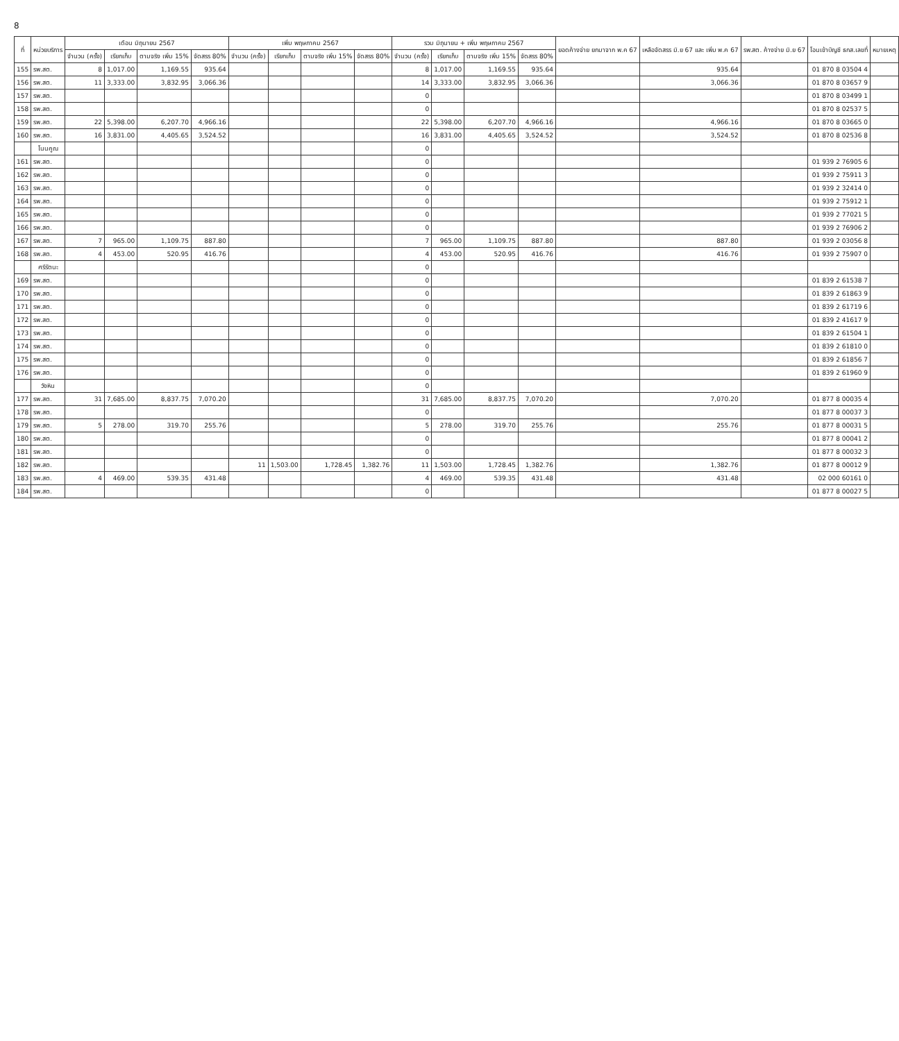8
| ที่ | หน่วยบริการ | เดือน มิถุนายน 2567 | | | | เพิ่ม พฤษภาคม 2567 | | | | รวม มิถุนายน + เพิ่ม พฤษภาคม 2567 | | | | ยอดค้างจ่าย ยกมาจาก พ.ค 67 | เหลือจัดสรร มิ.ย 67 และ เพิ่ม พ.ค 67 | รพ.สต. ค้างจ่าย มิ.ย 67 | โอนเข้าบัญชี ธกส.เลขที่ | หมายเหตุ |
| --- | --- | --- | --- | --- | --- | --- | --- | --- | --- | --- | --- | --- | --- | --- | --- | --- | --- | --- |
| | | จำนวน (ครั้ง) | เรียกเก็บ | ตามจริง เพิ่ม 15% | จัดสรร 80% | จำนวน (ครั้ง) | เรียกเก็บ | ตามจริง เพิ่ม 15% | จัดสรร 80% | จำนวน (ครั้ง) | เรียกเก็บ | ตามจริง เพิ่ม 15% | จัดสรร 80% | | | | | |
| 155 | รพ.สต. | 8 | 1,017.00 | 1,169.55 | 935.64 | | | | | 8 | 1,017.00 | 1,169.55 | 935.64 | | 935.64 | | 01 870 8 03504 4 | |
| 156 | รพ.สต. | 11 | 3,333.00 | 3,832.95 | 3,066.36 | | | | | 14 | 3,333.00 | 3,832.95 | 3,066.36 | | 3,066.36 | | 01 870 8 03657 9 | |
| 157 | รพ.สต. | | | | | | | | | 0 | | | | | | | 01 870 8 03499 1 | |
| 158 | รพ.สต. | | | | | | | | | 0 | | | | | | | 01 870 8 02537 5 | |
| 159 | รพ.สต. | 22 | 5,398.00 | 6,207.70 | 4,966.16 | | | | | 22 | 5,398.00 | 6,207.70 | 4,966.16 | | 4,966.16 | | 01 870 8 03665 0 | |
| 160 | รพ.สต. | 16 | 3,831.00 | 4,405.65 | 3,524.52 | | | | | 16 | 3,831.00 | 4,405.65 | 3,524.52 | | 3,524.52 | | 01 870 8 02536 8 | |
| | โนนคูณ | | | | | | | | | 0 | | | | | | | | |
| 161 | รพ.สต. | | | | | | | | | 0 | | | | | | | 01 939 2 76905 6 | |
| 162 | รพ.สต. | | | | | | | | | 0 | | | | | | | 01 939 2 75911 3 | |
| 163 | รพ.สต. | | | | | | | | | 0 | | | | | | | 01 939 2 32414 0 | |
| 164 | รพ.สต. | | | | | | | | | 0 | | | | | | | 01 939 2 75912 1 | |
| 165 | รพ.สต. | | | | | | | | | 0 | | | | | | | 01 939 2 77021 5 | |
| 166 | รพ.สต. | | | | | | | | | 0 | | | | | | | 01 939 2 76906 2 | |
| 167 | รพ.สต. | 7 | 965.00 | 1,109.75 | 887.80 | | | | | 7 | 965.00 | 1,109.75 | 887.80 | | 887.80 | | 01 939 2 03056 8 | |
| 168 | รพ.สต. | 4 | 453.00 | 520.95 | 416.76 | | | | | 4 | 453.00 | 520.95 | 416.76 | | 416.76 | | 01 939 2 75907 0 | |
| | ศรีรัตนะ | | | | | | | | | 0 | | | | | | | | |
| 169 | รพ.สต. | | | | | | | | | 0 | | | | | | | 01 839 2 61538 7 | |
| 170 | รพ.สต. | | | | | | | | | 0 | | | | | | | 01 839 2 61863 9 | |
| 171 | รพ.สต. | | | | | | | | | 0 | | | | | | | 01 839 2 61719 6 | |
| 172 | รพ.สต. | | | | | | | | | 0 | | | | | | | 01 839 2 41617 9 | |
| 173 | รพ.สต. | | | | | | | | | 0 | | | | | | | 01 839 2 61504 1 | |
| 174 | รพ.สต. | | | | | | | | | 0 | | | | | | | 01 839 2 61810 0 | |
| 175 | รพ.สต. | | | | | | | | | 0 | | | | | | | 01 839 2 61856 7 | |
| 176 | รพ.สต. | | | | | | | | | 0 | | | | | | | 01 839 2 61960 9 | |
| | วังหิน | | | | | | | | | 0 | | | | | | | | |
| 177 | รพ.สต. | 31 | 7,685.00 | 8,837.75 | 7,070.20 | | | | | 31 | 7,685.00 | 8,837.75 | 7,070.20 | | 7,070.20 | | 01 877 8 00035 4 | |
| 178 | รพ.สต. | | | | | | | | | 0 | | | | | | | 01 877 8 00037 3 | |
| 179 | รพ.สต. | 5 | 278.00 | 319.70 | 255.76 | | | | | 5 | 278.00 | 319.70 | 255.76 | | 255.76 | | 01 877 8 00031 5 | |
| 180 | รพ.สต. | | | | | | | | | 0 | | | | | | | 01 877 8 00041 2 | |
| 181 | รพ.สต. | | | | | | | | | 0 | | | | | | | 01 877 8 00032 3 | |
| 182 | รพ.สต. | | | | | 11 | 1,503.00 | 1,728.45 | 1,382.76 | 11 | 1,503.00 | 1,728.45 | 1,382.76 | | 1,382.76 | | 01 877 8 00012 9 | |
| 183 | รพ.สต. | 4 | 469.00 | 539.35 | 431.48 | | | | | 4 | 469.00 | 539.35 | 431.48 | | 431.48 | | 02 000 60161 0 | |
| 184 | รพ.สต. | | | | | | | | | 0 | | | | | | | 01 877 8 00027 5 | |